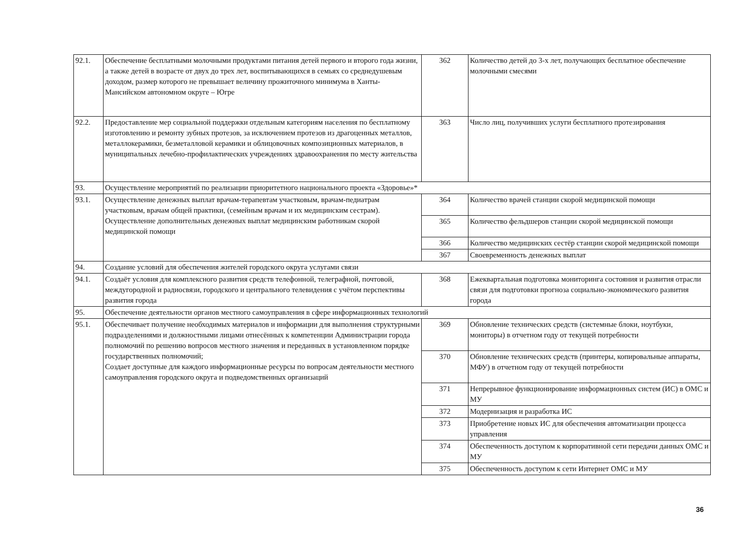| 92.1. | Обеспечение бесплатными молочными продуктами питания детей первого и второго года жизни, а также детей в возрасте от двух до трех лет, воспитывающихся в семьях со среднедушевым доходом, размер которого не превышает величину прожиточного минимума в Ханты-Мансийском автономном округе – Югре | 362 | Количество детей до 3-х лет, получающих бесплатное обеспечение молочными смесями |
| 92.2. | Предоставление мер социальной поддержки отдельным категориям населения по бесплатному изготовлению и ремонту зубных протезов, за исключением протезов из драгоценных металлов, металлокерамики, безметалловой керамики и облицовочных композиционных материалов, в муниципальных лечебно-профилактических учреждениях здравоохранения по месту жительства | 363 | Число лиц, получивших услуги бесплатного протезирования |
| 93. | Осуществление мероприятий по реализации приоритетного национального проекта «Здоровье»* | | |
| 93.1. | Осуществление денежных выплат врачам-терапевтам участковым, врачам-педиатрам участковым, врачам общей практики, (семейным врачам и их медицинским сестрам). Осуществление дополнительных денежных выплат медицинским работникам скорой медицинской помощи | 364 | Количество врачей станции скорой медицинской помощи |
| | | 365 | Количество фельдшеров станции скорой медицинской помощи |
| | | 366 | Количество медицинских сестёр станции скорой медицинской помощи |
| | | 367 | Своевременность денежных выплат |
| 94. | Создание условий для обеспечения жителей городского округа услугами связи | | |
| 94.1. | Создаёт условия для комплексного развития средств телефонной, телеграфной, почтовой, междугородной и радиосвязи, городского и центрального телевидения с учётом перспективы развития города | 368 | Ежеквартальная подготовка мониторинга состояния и развития отрасли связи для подготовки прогноза социально-экономического развития города |
| 95. | Обеспечение деятельности органов местного самоуправления в сфере информационных технологий | | |
| 95.1. | Обеспечивает получение необходимых материалов и информации для выполнения структурными подразделениями и должностными лицами отнесённых к компетенции Администрации города полномочий по решению вопросов местного значения и переданных в установленном порядке государственных полномочий; Создает доступные для каждого информационные ресурсы по вопросам деятельности местного самоуправления городского округа и подведомственных организаций | 369 | Обновление технических средств (системные блоки, ноутбуки, мониторы) в отчетном году от текущей потребности |
| | | 370 | Обновление технических средств (принтеры, копировальные аппараты, МФУ) в отчетном году от текущей потребности |
| | | 371 | Непрерывное функционирование информационных систем (ИС) в ОМС и МУ |
| | | 372 | Модернизация и разработка ИС |
| | | 373 | Приобретение новых ИС для обеспечения автоматизации процесса управления |
| | | 374 | Обеспеченность доступом к корпоративной сети передачи данных ОМС и МУ |
| | | 375 | Обеспеченность доступом к сети Интернет ОМС и МУ |
36